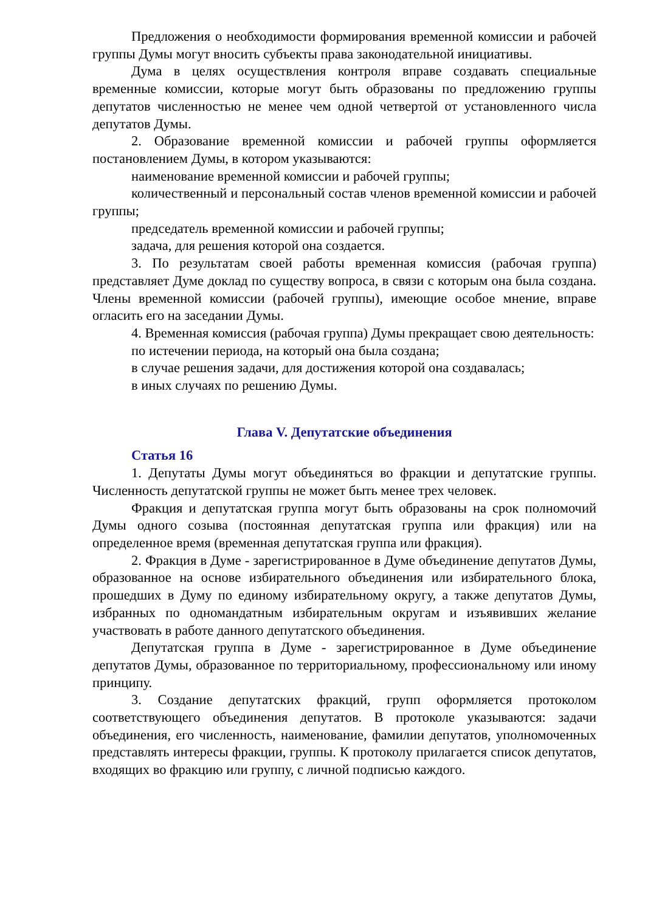Предложения о необходимости формирования временной комиссии и рабочей группы Думы могут вносить субъекты права законодательной инициативы.
Дума в целях осуществления контроля вправе создавать специальные временные комиссии, которые могут быть образованы по предложению группы депутатов численностью не менее чем одной четвертой от установленного числа депутатов Думы.
2. Образование временной комиссии и рабочей группы оформляется постановлением Думы, в котором указываются:
наименование временной комиссии и рабочей группы;
количественный и персональный состав членов временной комиссии и рабочей группы;
председатель временной комиссии и рабочей группы;
задача, для решения которой она создается.
3. По результатам своей работы временная комиссия (рабочая группа) представляет Думе доклад по существу вопроса, в связи с которым она была создана. Члены временной комиссии (рабочей группы), имеющие особое мнение, вправе огласить его на заседании Думы.
4. Временная комиссия (рабочая группа) Думы прекращает свою деятельность:
по истечении периода, на который она была создана;
в случае решения задачи, для достижения которой она создавалась;
в иных случаях по решению Думы.
Глава V. Депутатские объединения
Статья 16
1. Депутаты Думы могут объединяться во фракции и депутатские группы. Численность депутатской группы не может быть менее трех человек.
Фракция и депутатская группа могут быть образованы на срок полномочий Думы одного созыва (постоянная депутатская группа или фракция) или на определенное время (временная депутатская группа или фракция).
2. Фракция в Думе - зарегистрированное в Думе объединение депутатов Думы, образованное на основе избирательного объединения или избирательного блока, прошедших в Думу по единому избирательному округу, а также депутатов Думы, избранных по одномандатным избирательным округам и изъявивших желание участвовать в работе данного депутатского объединения.
Депутатская группа в Думе - зарегистрированное в Думе объединение депутатов Думы, образованное по территориальному, профессиональному или иному принципу.
3. Создание депутатских фракций, групп оформляется протоколом соответствующего объединения депутатов. В протоколе указываются: задачи объединения, его численность, наименование, фамилии депутатов, уполномоченных представлять интересы фракции, группы. К протоколу прилагается список депутатов, входящих во фракцию или группу, с личной подписью каждого.